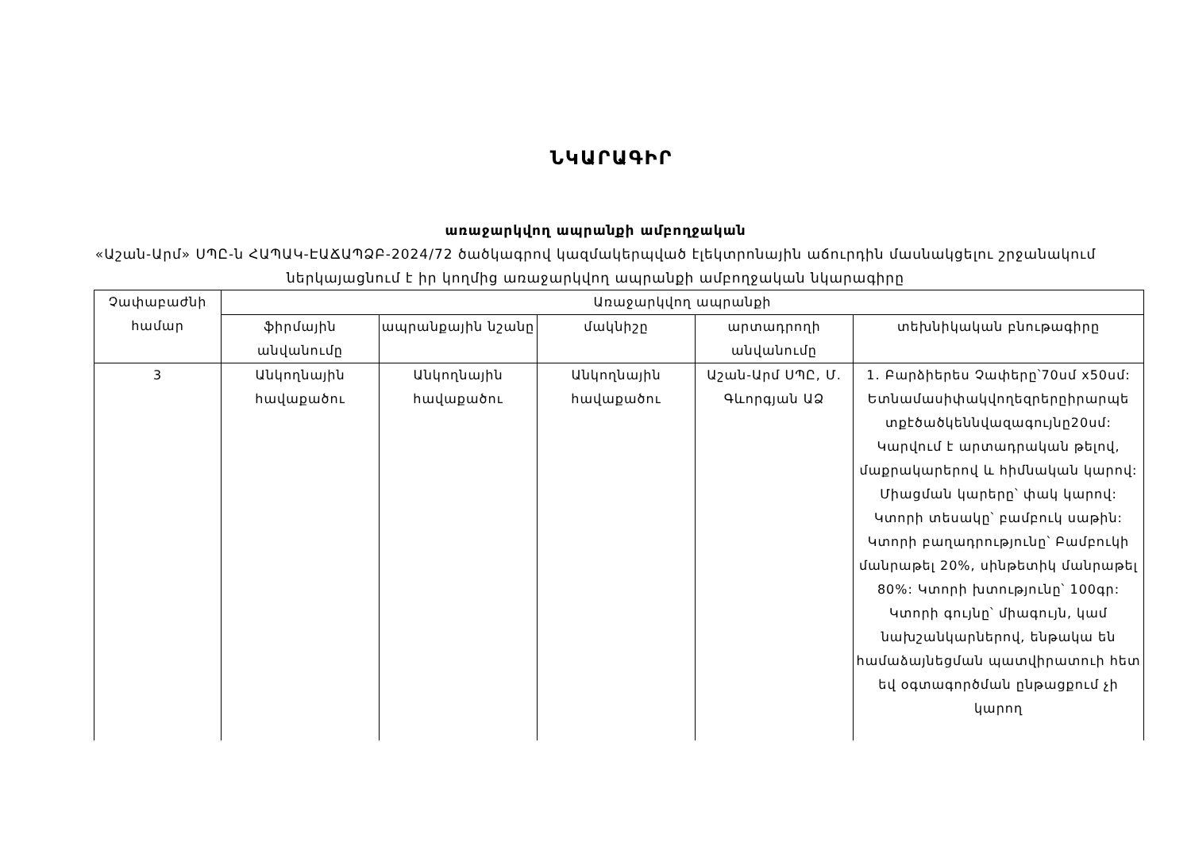ՆԿԱՐԱԳԻՐ
առաջարկվող ապրանքի ամբողջական
«Աշան-Արմ» ՍՊԸ-ն ՀԱՊԱԿ-ԷԱՃԱՊՁԲ-2024/72 ծածկագրով կազմակերպված էլեկտրոնային աճուրդին մասնակցելու շրջանակում
ներկայացնում է իր կողմից առաջարկվող ապրանքի ամբողջական նկարագիրը
| Չափաբաժնի համար | Առաջարկվող ապրանքի | | | | |
| --- | --- | --- | --- | --- | --- |
| | ֆիրմային անվանումը | ապրանքային նշանը | մակնիշը | արտադրողի անվանումը | տեխնիկական բնութագիրը |
| 3 | Անկողնային հավաքածու | Անկողնային հավաքածու | Անկողնային հավաքածու | Աշան-Արմ ՍՊԸ, Մ. Գևորգյան ԱՁ | 1. Բարձիերես Չափերը՝70սմ x50սմ: Ետնամասիփակվողեզրերըիրարպե տքէծածկեննվազագույնը20սմ: Կարվում է արտադրական թելով, մաքրակարերով և հիմնական կարով: Միացման կարերը՝ փակ կարով: Կտորի տեսակը՝ բամբուկ սաթին: Կտորի բաղադրությունը՝ Բամբուկի մանրաթել 20%, սինթետիկ մանրաթել 80%: Կտորի խտությունը՝ 100գր: Կտորի գույնը՝ միագույն, կամ նախշանկարներով, ենթակա են համաձայնեցման պատվիրատուի հետ եվ օգտագործման ընթացքում չի կարող |